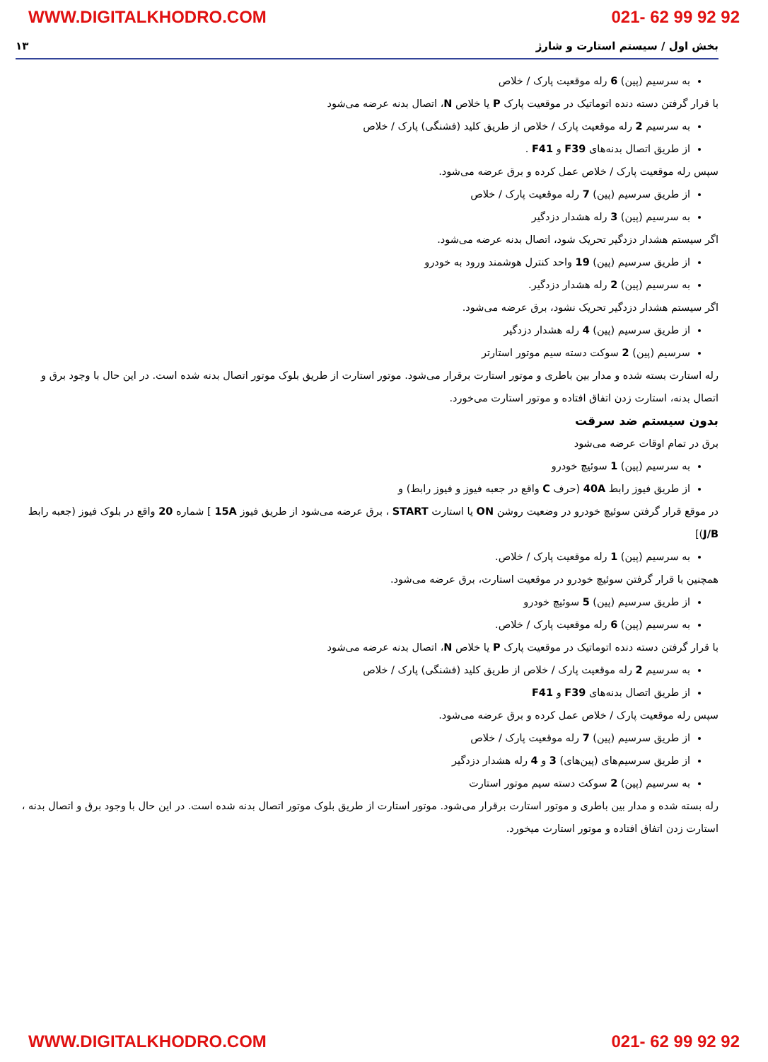WWW.DIGITALKHODRO.COM 021- 62 99 92 92
بخش اول / سیستم استارت و شارژ ۱۳
به سرسیم (پین) 6 رله موقعیت پارک / خلاص
با قرار گرفتن دسته دنده اتوماتیک در موقعیت پارک P یا خلاص N، اتصال بدنه عرضه می‌شود
به سرسیم 2 رله موقعیت پارک / خلاص از طریق کلید (فشنگی) پارک / خلاص
از طریق اتصال بدنه‌های F39 و F41 .
سپس رله موقعیت پارک / خلاص عمل کرده و برق عرضه می‌شود.
از طریق سرسیم (پین) 7 رله موقعیت پارک / خلاص
به سرسیم (پین) 3 رله هشدار دزدگیر
اگر سیستم هشدار دزدگیر تحریک شود، اتصال بدنه عرضه می‌شود.
از طریق سرسیم (پین) 19 واحد کنترل هوشمند ورود به خودرو
به سرسیم (پین) 2 رله هشدار دزدگیر.
اگر سیستم هشدار دزدگیر تحریک نشود، برق عرضه می‌شود.
از طریق سرسیم (پین) 4 رله هشدار دزدگیر
سرسیم (پین) 2 سوکت دسته سیم موتور استارتر
رله استارت بسته شده و مدار بین باطری و موتور استارت برقرار می‌شود. موتور استارت از طریق بلوک موتور اتصال بدنه شده است. در این حال با وجود برق و اتصال بدنه، استارت زدن اتفاق افتاده و موتور استارت می‌خورد.
بدون سیستم ضد سرقت
برق در تمام اوقات عرضه می‌شود
به سرسیم (پین) 1 سوئیچ خودرو
از طریق فیوز رابط 40A (حرف C واقع در جعبه فیوز و فیوز رابط) و
در موقع قرار گرفتن سوئیچ خودرو در وضعیت روشن ON یا استارت START ، برق عرضه می‌شود از طریق فیوز 15A ] شماره 20 واقع در بلوک فیوز (جعبه رابط J/B)]
به سرسیم (پین) 1 رله موقعیت پارک / خلاص.
همچنین با قرار گرفتن سوئیچ خودرو در موقعیت استارت، برق عرضه می‌شود.
از طریق سرسیم (پین) 5 سوئیچ خودرو
به سرسیم (پین) 6 رله موقعیت پارک / خلاص.
با قرار گرفتن دسته دنده اتوماتیک در موقعیت پارک P یا خلاص N، اتصال بدنه عرضه می‌شود
به سرسیم 2 رله موقعیت پارک / خلاص از طریق کلید (فشنگی) پارک / خلاص
از طریق اتصال بدنه‌های F39 و F41
سپس رله موقعیت پارک / خلاص عمل کرده و برق عرضه می‌شود.
از طریق سرسیم (پین) 7 رله موقعیت پارک / خلاص
از طریق سرسیم‌های (پین‌های) 3 و 4 رله هشدار دزدگیر
به سرسیم (پین) 2 سوکت دسته سیم موتور استارت
رله بسته شده و مدار بین باطری و موتور استارت برقرار می‌شود. موتور استارت از طریق بلوک موتور اتصال بدنه شده است. در این حال با وجود برق و اتصال بدنه ، استارت زدن اتفاق افتاده و موتور استارت میخورد.
WWW.DIGITALKHODRO.COM 021- 62 99 92 92